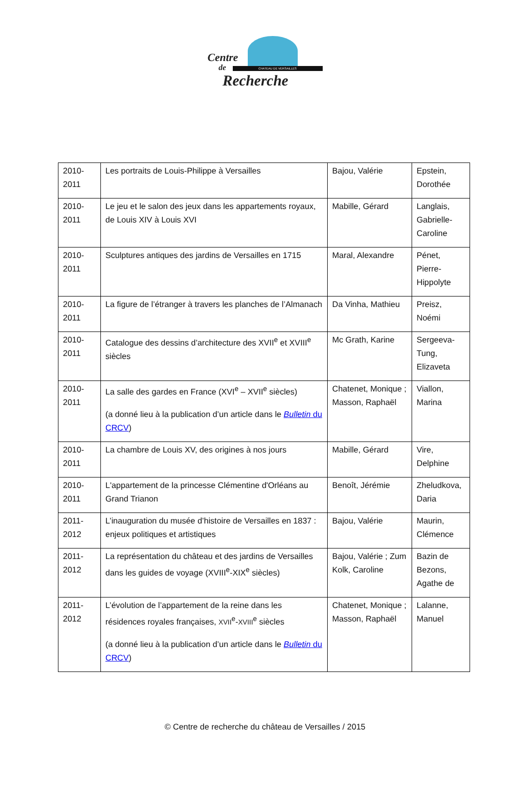CHATEAU DE VERSAILLES
Centre
de
Recherche
| 2010-2011 | Les portraits de Louis-Philippe à Versailles | Bajou, Valérie | Epstein, Dorothée |
| 2010-2011 | Le jeu et le salon des jeux dans les appartements royaux, de Louis XIV à Louis XVI | Mabille, Gérard | Langlais, Gabrielle-Caroline |
| 2010-2011 | Sculptures antiques des jardins de Versailles en 1715 | Maral, Alexandre | Pénet, Pierre-Hippolyte |
| 2010-2011 | La figure de l’étranger à travers les planches de l’Almanach | Da Vinha, Mathieu | Preisz, Noémi |
| 2010-2011 | Catalogue des dessins d’architecture des XVII<sup>e</sup> et XVIII<sup>e</sup> siècles | Mc Grath, Karine | Sergeeva-Tung, Elizaveta |
| 2010-2011 | La salle des gardes en France (XVI<sup>e</sup> – XVII<sup>e</sup> siècles) (a donné lieu à la publication d’un article dans le Bulletin du CRCV ) | Chatenet, Monique ; Masson, Raphaël | Viallon, Marina |
| 2010-2011 | La chambre de Louis XV, des origines à nos jours | Mabille, Gérard | Vire, Delphine |
| 2010-2011 | L'appartement de la princesse Clémentine d'Orléans au Grand Trianon | Benoît, Jérémie | Zheludkova, Daria |
| 2011-2012 | L’inauguration du musée d’histoire de Versailles en 1837 : enjeux politiques et artistiques | Bajou, Valérie | Maurin, Clémence |
| 2011-2012 | La représentation du château et des jardins de Versailles dans les guides de voyage (XVIII<sup>e</sup>-XIX<sup>e</sup> siècles) | Bajou, Valérie ; Zum Kolk, Caroline | Bazin de Bezons, Agathe de |
| 2011-2012 | L’évolution de l’appartement de la reine dans les résidences royales françaises, XVII<sup>e</sup>- XVIII<sup>e</sup> siècles (a donné lieu à la publication d’un article dans le Bulletin du CRCV ) | Chatenet, Monique ; Masson, Raphaël | Lalanne, Manuel |
© Centre de recherche du château de Versailles / 2015